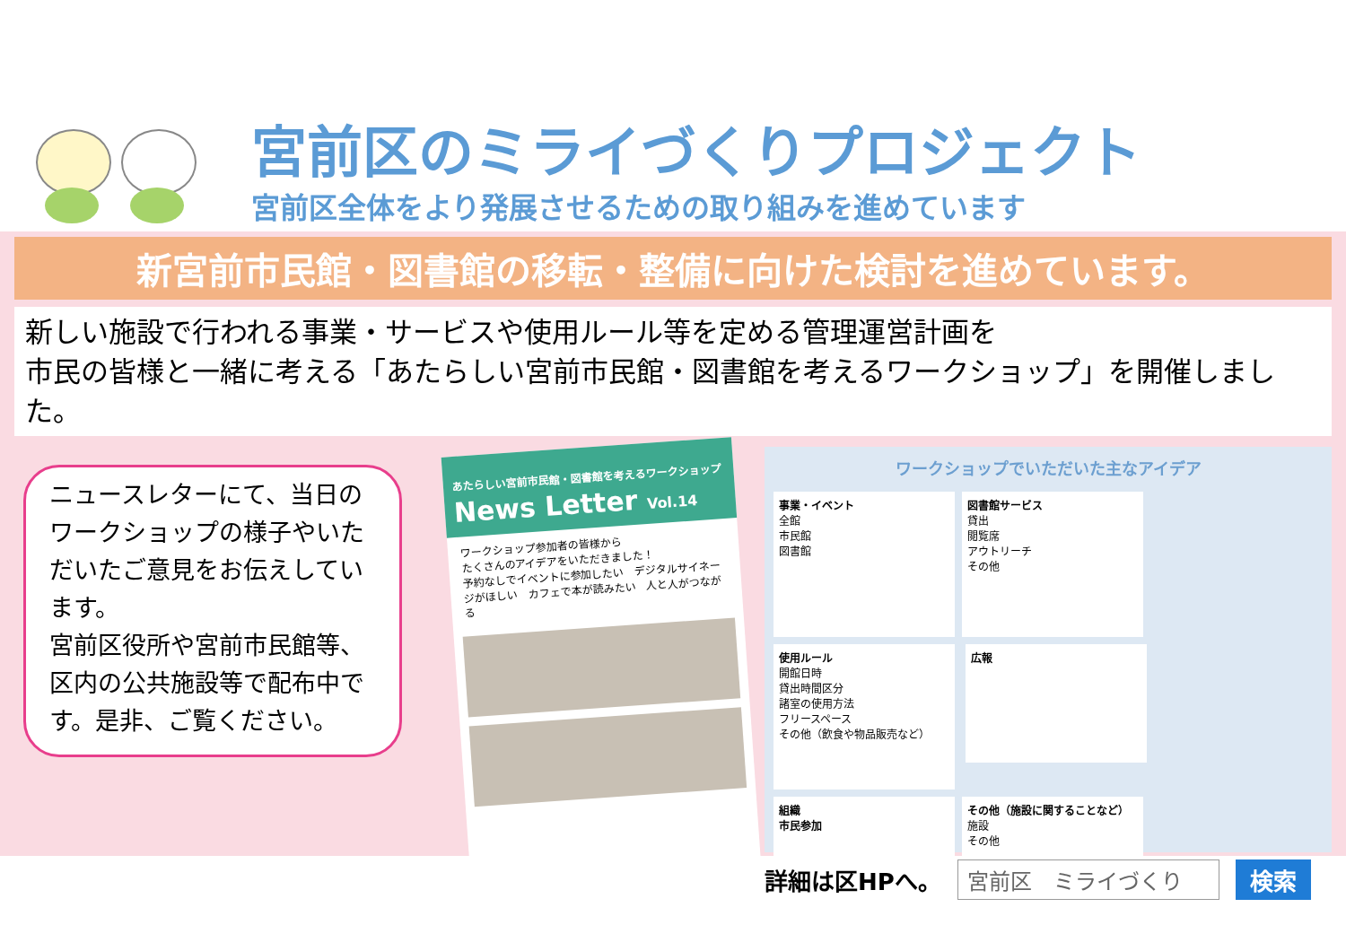宮前区のミライづくりプロジェクト
宮前区全体をより発展させるための取り組みを進めています
新宮前市民館・図書館の移転・整備に向けた検討を進めています。
新しい施設で行われる事業・サービスや使用ルール等を定める管理運営計画を
市民の皆様と一緒に考える「あたらしい宮前市民館・図書館を考えるワークショップ」を開催しました。
ニュースレターにて、当日のワークショップの様子やいただいたご意見をお伝えしています。
宮前区役所や宮前市民館等、区内の公共施設等で配布中です。是非、ご覧ください。
あたらしい宮前市民館・図書館を考えるワークショップ
News Letter Vol.14
ワークショップ参加者の皆様から
たくさんのアイデアをいただきました！
予約なしでイベントに参加したい　デジタルサイネージがほしい　カフェで本が読みたい　人と人がつながる
ワークショップでいただいた主なアイデア
事業・イベント
全館
市民館
図書館
図書館サービス
貸出
閲覧席
アウトリーチ
その他
使用ルール
開館日時
貸出時間区分
諸室の使用方法
フリースペース
その他（飲食や物品販売など）
広報
組織
市民参加
その他（施設に関することなど）
施設
その他
詳細は区HPへ。 宮前区　ミライづくり 検索